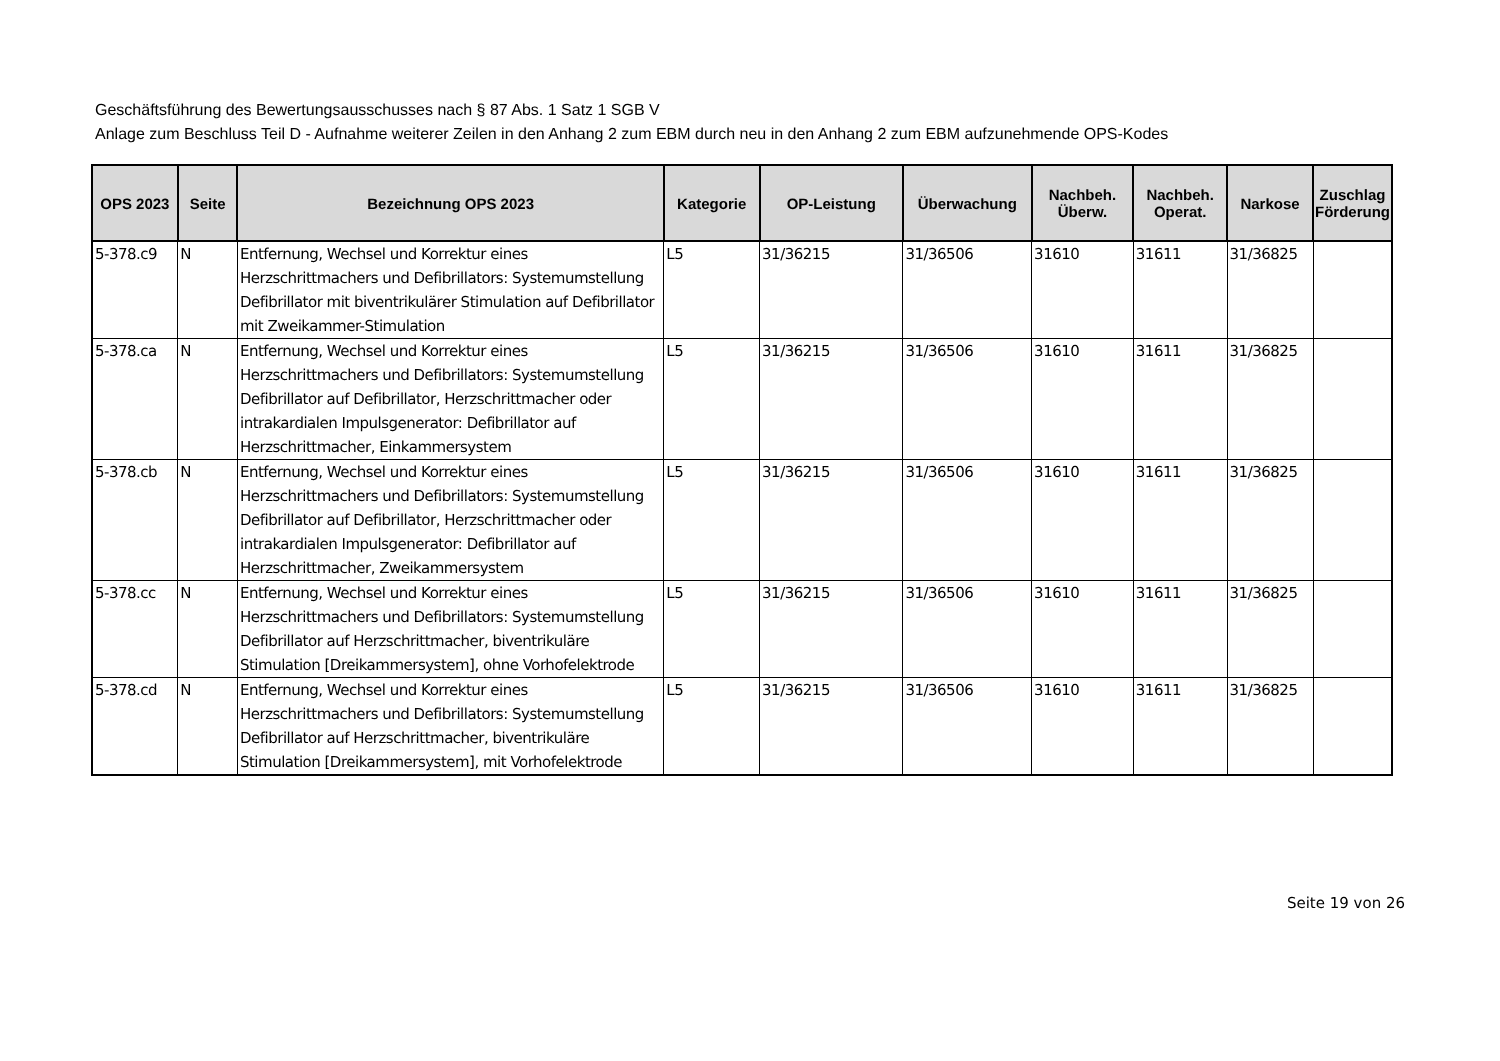Geschäftsführung des Bewertungsausschusses nach § 87 Abs. 1 Satz 1 SGB V
Anlage zum Beschluss Teil D - Aufnahme weiterer Zeilen in den Anhang 2 zum EBM durch neu in den Anhang 2 zum EBM aufzunehmende OPS-Kodes
| OPS 2023 | Seite | Bezeichnung OPS 2023 | Kategorie | OP-Leistung | Überwachung | Nachbeh. Überw. | Nachbeh. Operat. | Narkose | Zuschlag Förderung |
| --- | --- | --- | --- | --- | --- | --- | --- | --- | --- |
| 5-378.c9 | N | Entfernung, Wechsel und Korrektur eines Herzschrittmachers und Defibrillators: Systemumstellung Defibrillator mit biventrikulärer Stimulation auf Defibrillator mit Zweikammer-Stimulation | L5 | 31/36215 | 31/36506 | 31610 | 31611 | 31/36825 | |
| 5-378.ca | N | Entfernung, Wechsel und Korrektur eines Herzschrittmachers und Defibrillators: Systemumstellung Defibrillator auf Defibrillator, Herzschrittmacher oder intrakardialen Impulsgenerator: Defibrillator auf Herzschrittmacher, Einkammersystem | L5 | 31/36215 | 31/36506 | 31610 | 31611 | 31/36825 | |
| 5-378.cb | N | Entfernung, Wechsel und Korrektur eines Herzschrittmachers und Defibrillators: Systemumstellung Defibrillator auf Defibrillator, Herzschrittmacher oder intrakardialen Impulsgenerator: Defibrillator auf Herzschrittmacher, Zweikammersystem | L5 | 31/36215 | 31/36506 | 31610 | 31611 | 31/36825 | |
| 5-378.cc | N | Entfernung, Wechsel und Korrektur eines Herzschrittmachers und Defibrillators: Systemumstellung Defibrillator auf Herzschrittmacher, biventrikuläre Stimulation [Dreikammersystem], ohne Vorhofelektrode | L5 | 31/36215 | 31/36506 | 31610 | 31611 | 31/36825 | |
| 5-378.cd | N | Entfernung, Wechsel und Korrektur eines Herzschrittmachers und Defibrillators: Systemumstellung Defibrillator auf Herzschrittmacher, biventrikuläre Stimulation [Dreikammersystem], mit Vorhofelektrode | L5 | 31/36215 | 31/36506 | 31610 | 31611 | 31/36825 | |
Seite 19 von 26